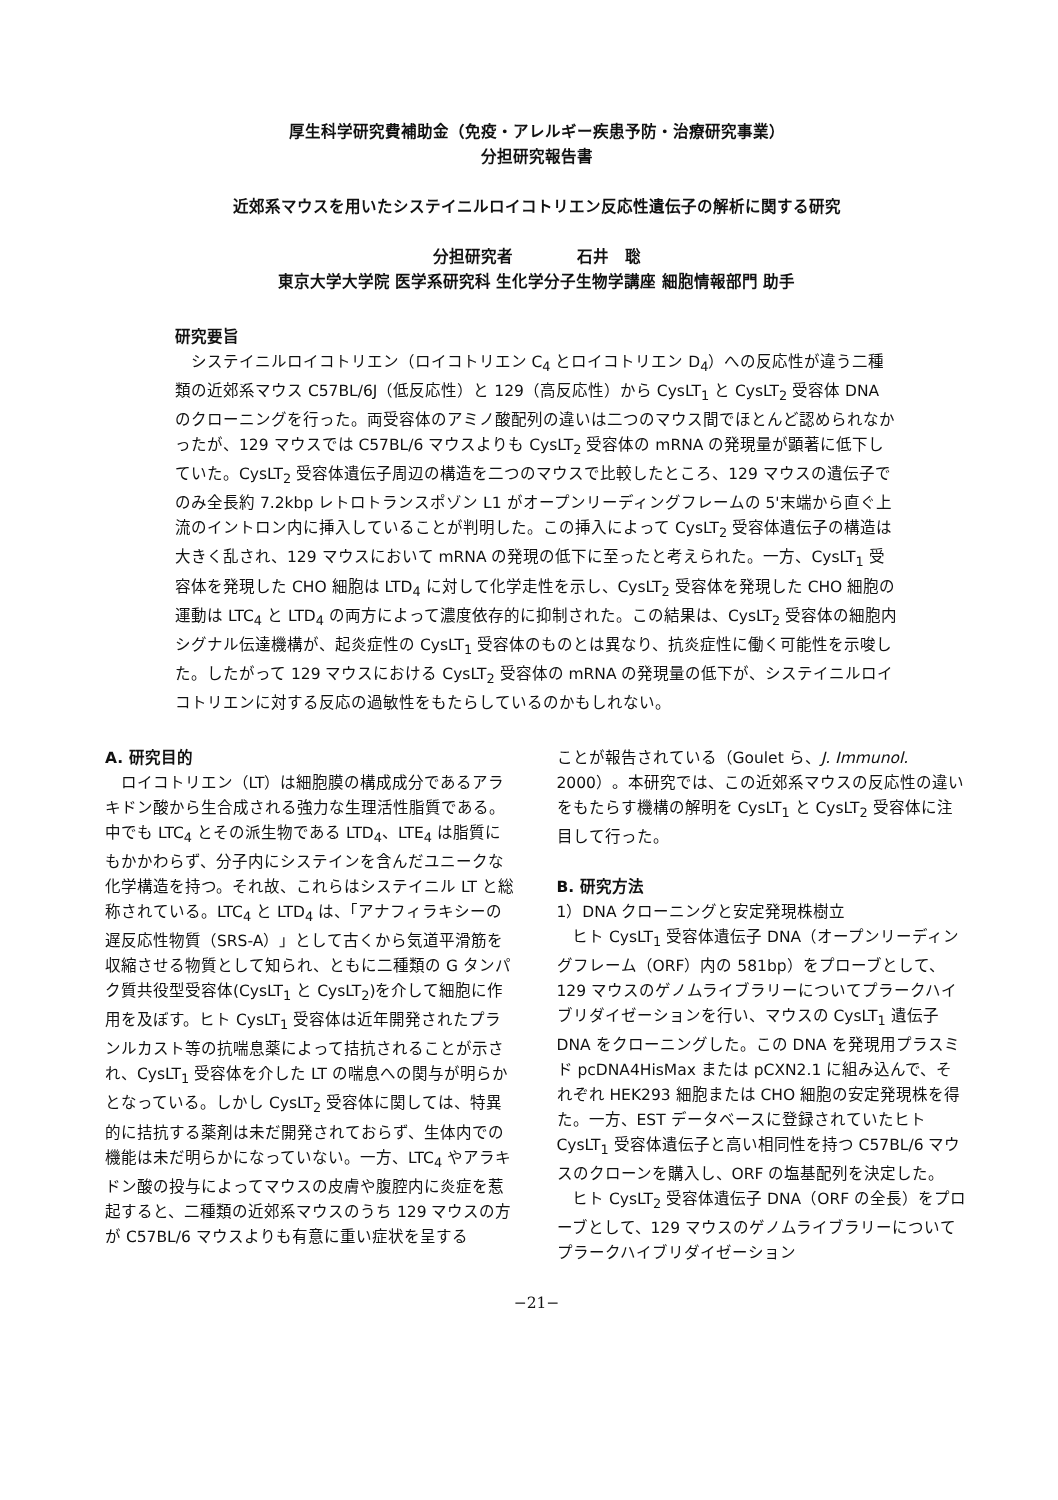厚生科学研究費補助金（免疫・アレルギー疾患予防・治療研究事業）
分担研究報告書
近郊系マウスを用いたシステイニルロイコトリエン反応性遺伝子の解析に関する研究
分担研究者　　　　石井　聡
東京大学大学院 医学系研究科 生化学分子生物学講座 細胞情報部門 助手
研究要旨
システイニルロイコトリエン（ロイコトリエン C<sub>4</sub> とロイコトリエン D<sub>4</sub>）への反応性が違う二種類の近郊系マウス C57BL/6J（低反応性）と 129（高反応性）から CysLT<sub>1</sub> と CysLT<sub>2</sub> 受容体 DNA のクローニングを行った。両受容体のアミノ酸配列の違いは二つのマウス間でほとんど認められなかったが、129 マウスでは C57BL/6 マウスよりも CysLT<sub>2</sub> 受容体の mRNA の発現量が顕著に低下していた。CysLT<sub>2</sub> 受容体遺伝子周辺の構造を二つのマウスで比較したところ、129 マウスの遺伝子でのみ全長約 7.2kbp レトロトランスポゾン L1 がオープンリーディングフレームの 5'末端から直ぐ上流のイントロン内に挿入していることが判明した。この挿入によって CysLT<sub>2</sub> 受容体遺伝子の構造は大きく乱され、129 マウスにおいて mRNA の発現の低下に至ったと考えられた。一方、CysLT<sub>1</sub> 受容体を発現した CHO 細胞は LTD<sub>4</sub> に対して化学走性を示し、CysLT<sub>2</sub> 受容体を発現した CHO 細胞の運動は LTC<sub>4</sub> と LTD<sub>4</sub> の両方によって濃度依存的に抑制された。この結果は、CysLT<sub>2</sub> 受容体の細胞内シグナル伝達機構が、起炎症性の CysLT<sub>1</sub> 受容体のものとは異なり、抗炎症性に働く可能性を示唆した。したがって 129 マウスにおける CysLT<sub>2</sub> 受容体の mRNA の発現量の低下が、システイニルロイコトリエンに対する反応の過敏性をもたらしているのかもしれない。
A. 研究目的
ロイコトリエン（LT）は細胞膜の構成成分であるアラキドン酸から生合成される強力な生理活性脂質である。中でも LTC<sub>4</sub> とその派生物である LTD<sub>4</sub>、LTE<sub>4</sub> は脂質にもかかわらず、分子内にシステインを含んだユニークな化学構造を持つ。それ故、これらはシステイニル LT と総称されている。LTC<sub>4</sub> と LTD<sub>4</sub> は、「アナフィラキシーの遅反応性物質（SRS-A）」として古くから気道平滑筋を収縮させる物質として知られ、ともに二種類の G タンパク質共役型受容体(CysLT<sub>1</sub> と CysLT<sub>2</sub>)を介して細胞に作用を及ぼす。ヒト CysLT<sub>1</sub> 受容体は近年開発されたプランルカスト等の抗喘息薬によって拮抗されることが示され、CysLT<sub>1</sub> 受容体を介した LT の喘息への関与が明らかとなっている。しかし CysLT<sub>2</sub> 受容体に関しては、特異的に拮抗する薬剤は未だ開発されておらず、生体内での機能は未だ明らかになっていない。一方、LTC<sub>4</sub> やアラキドン酸の投与によってマウスの皮膚や腹腔内に炎症を惹起すると、二種類の近郊系マウスのうち 129 マウスの方が C57BL/6 マウスよりも有意に重い症状を呈する
ことが報告されている（Goulet ら、J. Immunol. 2000）。本研究では、この近郊系マウスの反応性の違いをもたらす機構の解明を CysLT<sub>1</sub> と CysLT<sub>2</sub> 受容体に注目して行った。
B. 研究方法
1）DNA クローニングと安定発現株樹立
ヒト CysLT<sub>1</sub> 受容体遺伝子 DNA（オープンリーディングフレーム（ORF）内の 581bp）をプローブとして、129 マウスのゲノムライブラリーについてプラークハイブリダイゼーションを行い、マウスの CysLT<sub>1</sub> 遺伝子 DNA をクローニングした。この DNA を発現用プラスミド pcDNA4HisMax または pCXN2.1 に組み込んで、それぞれ HEK293 細胞または CHO 細胞の安定発現株を得た。一方、EST データベースに登録されていたヒト CysLT<sub>1</sub> 受容体遺伝子と高い相同性を持つ C57BL/6 マウスのクローンを購入し、ORF の塩基配列を決定した。
ヒト CysLT<sub>2</sub> 受容体遺伝子 DNA（ORF の全長）をプローブとして、129 マウスのゲノムライブラリーについてプラークハイブリダイゼーション
−21−